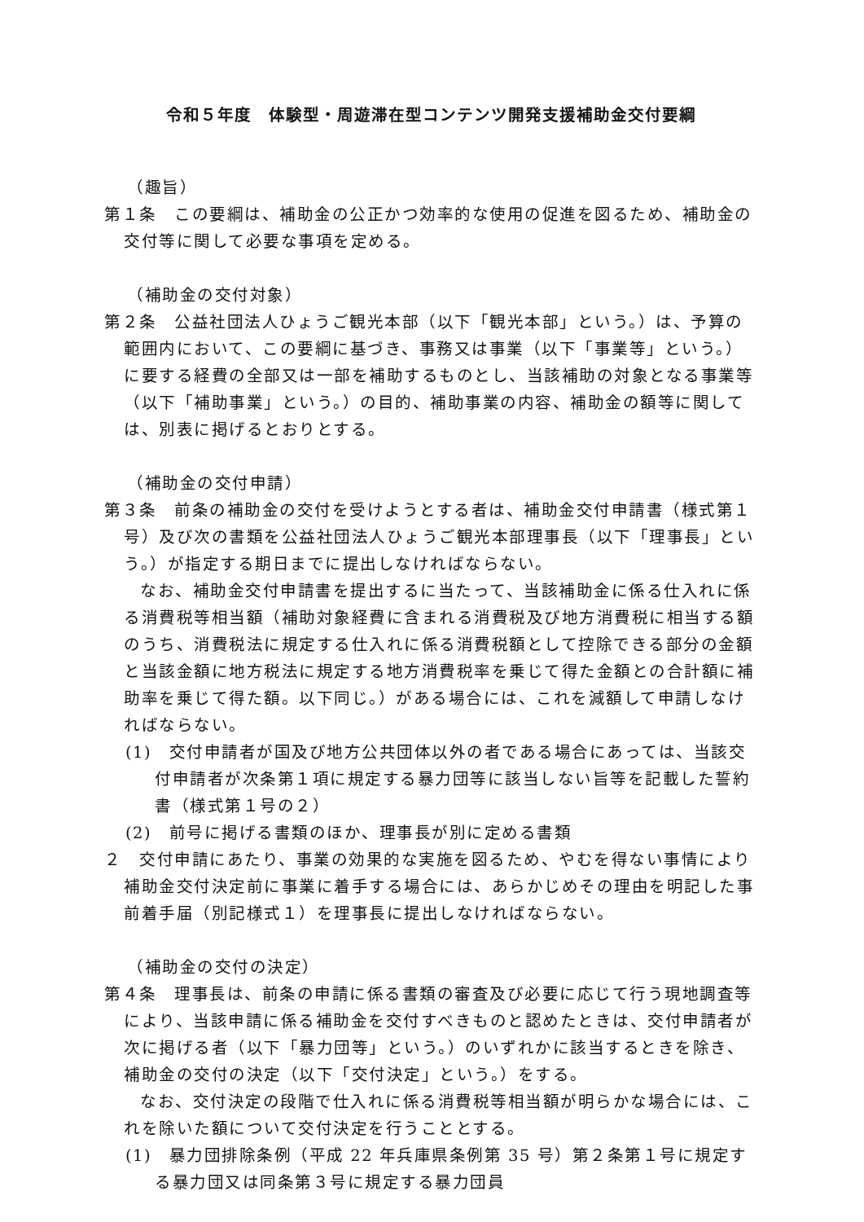令和５年度　体験型・周遊滞在型コンテンツ開発支援補助金交付要綱
（趣旨）
第１条　この要綱は、補助金の公正かつ効率的な使用の促進を図るため、補助金の交付等に関して必要な事項を定める。
（補助金の交付対象）
第２条　公益社団法人ひょうご観光本部（以下「観光本部」という。）は、予算の範囲内において、この要綱に基づき、事務又は事業（以下「事業等」という。）に要する経費の全部又は一部を補助するものとし、当該補助の対象となる事業等（以下「補助事業」という。）の目的、補助事業の内容、補助金の額等に関しては、別表に掲げるとおりとする。
（補助金の交付申請）
第３条　前条の補助金の交付を受けようとする者は、補助金交付申請書（様式第１号）及び次の書類を公益社団法人ひょうご観光本部理事長（以下「理事長」という。）が指定する期日までに提出しなければならない。
なお、補助金交付申請書を提出するに当たって、当該補助金に係る仕入れに係る消費税等相当額（補助対象経費に含まれる消費税及び地方消費税に相当する額のうち、消費税法に規定する仕入れに係る消費税額として控除できる部分の金額と当該金額に地方税法に規定する地方消費税率を乗じて得た金額との合計額に補助率を乗じて得た額。以下同じ。）がある場合には、これを減額して申請しなければならない。
(1)　交付申請者が国及び地方公共団体以外の者である場合にあっては、当該交付申請者が次条第１項に規定する暴力団等に該当しない旨等を記載した誓約書（様式第１号の２）
(2)　前号に掲げる書類のほか、理事長が別に定める書類
２　交付申請にあたり、事業の効果的な実施を図るため、やむを得ない事情により補助金交付決定前に事業に着手する場合には、あらかじめその理由を明記した事前着手届（別記様式１）を理事長に提出しなければならない。
（補助金の交付の決定）
第４条　理事長は、前条の申請に係る書類の審査及び必要に応じて行う現地調査等により、当該申請に係る補助金を交付すべきものと認めたときは、交付申請者が次に掲げる者（以下「暴力団等」という。）のいずれかに該当するときを除き、補助金の交付の決定（以下「交付決定」という。）をする。
なお、交付決定の段階で仕入れに係る消費税等相当額が明らかな場合には、これを除いた額について交付決定を行うこととする。
(1)　暴力団排除条例（平成 22 年兵庫県条例第 35 号）第２条第１号に規定する暴力団又は同条第３号に規定する暴力団員